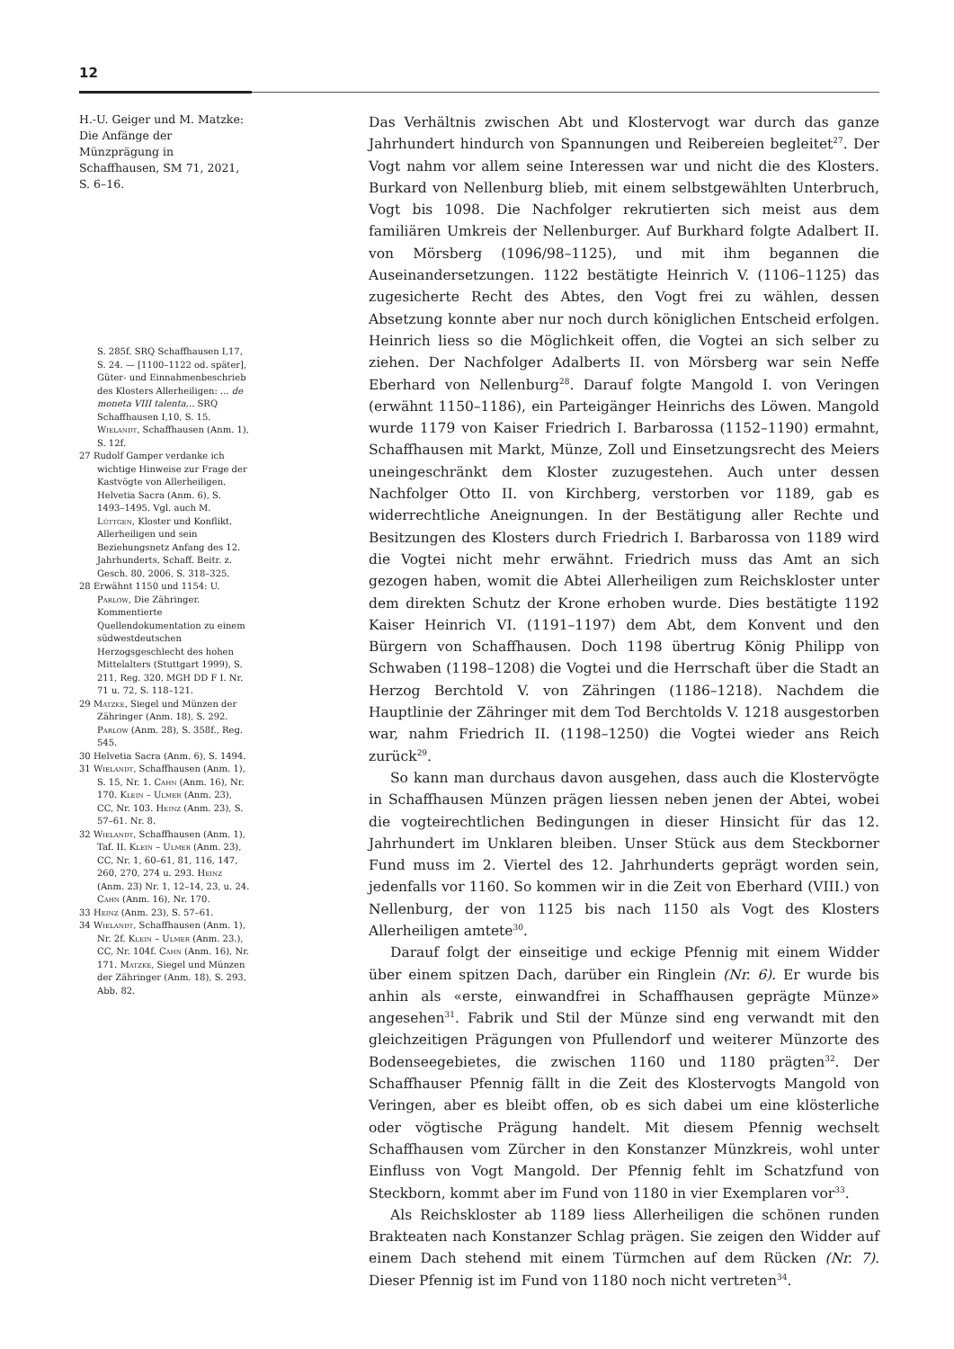12
H.-U. Geiger und M. Matzke: Die Anfänge der Münzprägung in Schaffhausen, SM 71, 2021, S. 6–16.
S. 285f. SRQ Schaffhausen I,17, S. 24. — [1100–1122 od. später], Güter- und Einnahmenbeschrieb des Klosters Allerheiligen: ... de moneta VIII talenta,.. SRQ Schaffhausen I,10, S. 15. Wielandt, Schaffhausen (Anm. 1), S. 12f.
27 Rudolf Gamper verdanke ich wichtige Hinweise zur Frage der Kastvögte von Allerheiligen. Helvetia Sacra (Anm. 6), S. 1493–1495. Vgl. auch M. Lüttgen, Kloster und Konflikt. Allerheiligen und sein Beziehungsnetz Anfang des 12. Jahrhunderts, Schaff. Beitr. z. Gesch. 80, 2006, S. 318–325.
28 Erwähnt 1150 und 1154: U. Parlow, Die Zähringer. Kommentierte Quellendokumentation zu einem südwestdeutschen Herzogsgeschlecht des hohen Mittelalters (Stuttgart 1999), S. 211, Reg. 320. MGH DD F I. Nr. 71 u. 72, S. 118–121.
29 Matzke, Siegel und Münzen der Zähringer (Anm. 18), S. 292. Parlow (Anm. 28), S. 358f., Reg. 545.
30 Helvetia Sacra (Anm. 6), S. 1494.
31 Wielandt, Schaffhausen (Anm. 1), S. 15, Nr. 1. Cahn (Anm. 16), Nr. 170. Klein – Ulmer (Anm. 23), CC, Nr. 103. Heinz (Anm. 23), S. 57–61. Nr. 8.
32 Wielandt, Schaffhausen (Anm. 1), Taf. II. Klein – Ulmer (Anm. 23), CC, Nr. 1, 60–61, 81, 116, 147, 260, 270, 274 u. 293. Heinz (Anm. 23) Nr. 1, 12–14, 23, u. 24. Cahn (Anm. 16), Nr. 170.
33 Heinz (Anm. 23), S. 57–61.
34 Wielandt, Schaffhausen (Anm. 1), Nr. 2f. Klein – Ulmer (Anm. 23.), CC, Nr. 104f. Cahn (Anm. 16), Nr. 171. Matzke, Siegel und Münzen der Zähringer (Anm. 18), S. 293, Abb. 82.
Das Verhältnis zwischen Abt und Klostervogt war durch das ganze Jahrhundert hindurch von Spannungen und Reibereien begleitet<sup>27</sup>. Der Vogt nahm vor allem seine Interessen war und nicht die des Klosters. Burkard von Nellenburg blieb, mit einem selbstgewählten Unterbruch, Vogt bis 1098. Die Nachfolger rekrutierten sich meist aus dem familiären Umkreis der Nellenburger. Auf Burkhard folgte Adalbert II. von Mörsberg (1096/98–1125), und mit ihm begannen die Auseinandersetzungen. 1122 bestätigte Heinrich V. (1106–1125) das zugesicherte Recht des Abtes, den Vogt frei zu wählen, dessen Absetzung konnte aber nur noch durch königlichen Entscheid erfolgen. Heinrich liess so die Möglichkeit offen, die Vogtei an sich selber zu ziehen. Der Nachfolger Adalberts II. von Mörsberg war sein Neffe Eberhard von Nellenburg<sup>28</sup>. Darauf folgte Mangold I. von Veringen (erwähnt 1150–1186), ein Parteigänger Heinrichs des Löwen. Mangold wurde 1179 von Kaiser Friedrich I. Barbarossa (1152–1190) ermahnt, Schaffhausen mit Markt, Münze, Zoll und Einsetzungsrecht des Meiers uneingeschränkt dem Kloster zuzugestehen. Auch unter dessen Nachfolger Otto II. von Kirchberg, verstorben vor 1189, gab es widerrechtliche Aneignungen. In der Bestätigung aller Rechte und Besitzungen des Klosters durch Friedrich I. Barbarossa von 1189 wird die Vogtei nicht mehr erwähnt. Friedrich muss das Amt an sich gezogen haben, womit die Abtei Allerheiligen zum Reichskloster unter dem direkten Schutz der Krone erhoben wurde. Dies bestätigte 1192 Kaiser Heinrich VI. (1191–1197) dem Abt, dem Konvent und den Bürgern von Schaffhausen. Doch 1198 übertrug König Philipp von Schwaben (1198–1208) die Vogtei und die Herrschaft über die Stadt an Herzog Berchtold V. von Zähringen (1186–1218). Nachdem die Hauptlinie der Zähringer mit dem Tod Berchtolds V. 1218 ausgestorben war, nahm Friedrich II. (1198–1250) die Vogtei wieder ans Reich zurück<sup>29</sup>.
So kann man durchaus davon ausgehen, dass auch die Klostervögte in Schaffhausen Münzen prägen liessen neben jenen der Abtei, wobei die vogteirechtlichen Bedingungen in dieser Hinsicht für das 12. Jahrhundert im Unklaren bleiben. Unser Stück aus dem Steckborner Fund muss im 2. Viertel des 12. Jahrhunderts geprägt worden sein, jedenfalls vor 1160. So kommen wir in die Zeit von Eberhard (VIII.) von Nellenburg, der von 1125 bis nach 1150 als Vogt des Klosters Allerheiligen amtete<sup>30</sup>.
Darauf folgt der einseitige und eckige Pfennig mit einem Widder über einem spitzen Dach, darüber ein Ringlein (Nr. 6). Er wurde bis anhin als «erste, einwandfrei in Schaffhausen geprägte Münze» angesehen<sup>31</sup>. Fabrik und Stil der Münze sind eng verwandt mit den gleichzeitigen Prägungen von Pfullendorf und weiterer Münzorte des Bodenseegebietes, die zwischen 1160 und 1180 prägten<sup>32</sup>. Der Schaffhauser Pfennig fällt in die Zeit des Klostervogts Mangold von Veringen, aber es bleibt offen, ob es sich dabei um eine klösterliche oder vögtische Prägung handelt. Mit diesem Pfennig wechselt Schaffhausen vom Zürcher in den Konstanzer Münzkreis, wohl unter Einfluss von Vogt Mangold. Der Pfennig fehlt im Schatzfund von Steckborn, kommt aber im Fund von 1180 in vier Exemplaren vor<sup>33</sup>.
Als Reichskloster ab 1189 liess Allerheiligen die schönen runden Brakteaten nach Konstanzer Schlag prägen. Sie zeigen den Widder auf einem Dach stehend mit einem Türmchen auf dem Rücken (Nr. 7). Dieser Pfennig ist im Fund von 1180 noch nicht vertreten<sup>34</sup>.